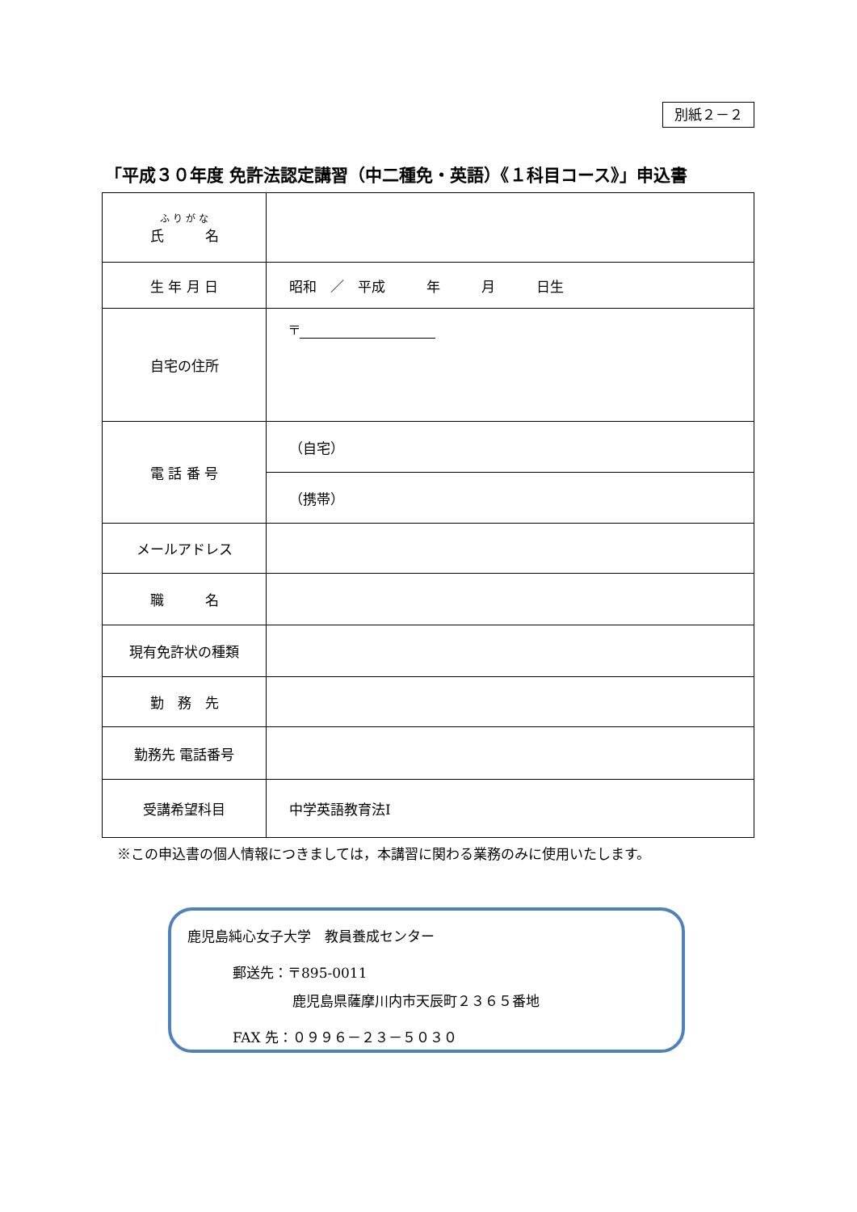別紙２－２
「平成３０年度 免許法認定講習（中二種免・英語）《１科目コース》」申込書
| ふ り が な 氏 名 | |
| 生 年 月 日 | 昭和 ／ 平成 年 月 日生 |
| 自宅の住所 | 〒 |
| 電 話 番 号 | （自宅） |
| | （携帯） |
| メールアドレス | |
| 職 名 | |
| 現有免許状の種類 | |
| 勤 務 先 | |
| 勤務先 電話番号 | |
| 受講希望科目 | 中学英語教育法Ⅰ |
※この申込書の個人情報につきましては，本講習に関わる業務のみに使用いたします。
鹿児島純心女子大学　教員養成センター
郵送先：〒895-0011
鹿児島県薩摩川内市天辰町２３６５番地
FAX 先：０９９６－２３－５０３０